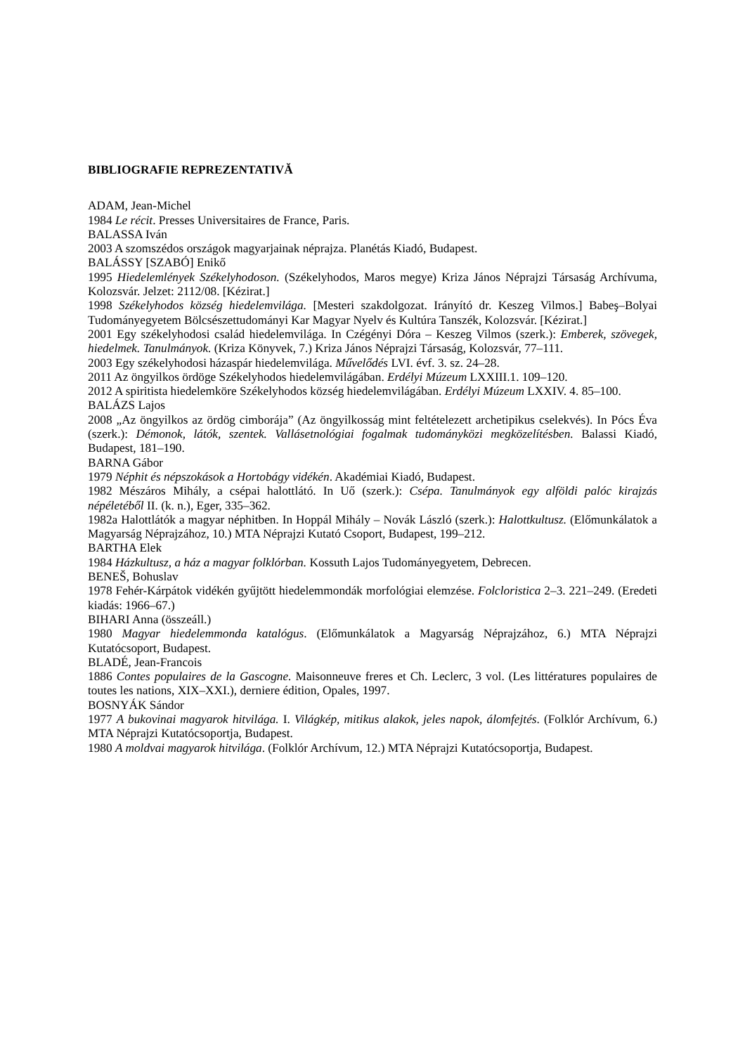BIBLIOGRAFIE REPREZENTATIVĂ
ADAM, Jean-Michel
1984 Le récit. Presses Universitaires de France, Paris.
BALASSA Iván
2003 A szomszédos országok magyarjainak néprajza. Planétás Kiadó, Budapest.
BALÁSSY [SZABÓ] Enikő
1995 Hiedelemlények Székelyhodoson. (Székelyhodos, Maros megye) Kriza János Néprajzi Társaság Archívuma, Kolozsvár. Jelzet: 2112/08. [Kézirat.]
1998 Székelyhodos község hiedelemvilága. [Mesteri szakdolgozat. Irányító dr. Keszeg Vilmos.] Babeş–Bolyai Tudományegyetem Bölcsészettudományi Kar Magyar Nyelv és Kultúra Tanszék, Kolozsvár. [Kézirat.]
2001 Egy székelyhodosi család hiedelemvilága. In Czégényi Dóra – Keszeg Vilmos (szerk.): Emberek, szövegek, hiedelmek. Tanulmányok. (Kriza Könyvek, 7.) Kriza János Néprajzi Társaság, Kolozsvár, 77–111.
2003 Egy székelyhodosi házaspár hiedelemvilága. Művelődés LVI. évf. 3. sz. 24–28.
2011 Az öngyilkos ördöge Székelyhodos hiedelemvilágában. Erdélyi Múzeum LXXIII.1. 109–120.
2012 A spiritista hiedelemköre Székelyhodos község hiedelemvilágában. Erdélyi Múzeum LXXIV. 4. 85–100.
BALÁZS Lajos
2008 „Az öngyilkos az ördög cimborája” (Az öngyilkosság mint feltételezett archetipikus cselekvés). In Pócs Éva (szerk.): Démonok, látók, szentek. Vallásetnológiai fogalmak tudományközi megközelítésben. Balassi Kiadó, Budapest, 181–190.
BARNA Gábor
1979 Néphit és népszokások a Hortobágy vidékén. Akadémiai Kiadó, Budapest.
1982 Mészáros Mihály, a csépai halottlátó. In Uő (szerk.): Csépa. Tanulmányok egy alföldi palóc kirajzás népéletéből II. (k. n.), Eger, 335–362.
1982a Halottlátók a magyar néphitben. In Hoppál Mihály – Novák László (szerk.): Halottkultusz. (Előmunkálatok a Magyarság Néprajzához, 10.) MTA Néprajzi Kutató Csoport, Budapest, 199–212.
BARTHA Elek
1984 Házkultusz, a ház a magyar folklórban. Kossuth Lajos Tudományegyetem, Debrecen.
BENEŠ, Bohuslav
1978 Fehér-Kárpátok vidékén gyűjtött hiedelemmondák morfológiai elemzése. Folcloristica 2–3. 221–249. (Eredeti kiadás: 1966–67.)
BIHARI Anna (összeáll.)
1980 Magyar hiedelemmonda katalógus. (Előmunkálatok a Magyarság Néprajzához, 6.) MTA Néprajzi Kutatócsoport, Budapest.
BLADÉ, Jean-Francois
1886 Contes populaires de la Gascogne. Maisonneuve freres et Ch. Leclerc, 3 vol. (Les littératures populaires de toutes les nations, XIX–XXI.), derniere édition, Opales, 1997.
BOSNYÁK Sándor
1977 A bukovinai magyarok hitvilága. I. Világkép, mitikus alakok, jeles napok, álomfejtés. (Folklór Archívum, 6.) MTA Néprajzi Kutatócsoportja, Budapest.
1980 A moldvai magyarok hitvilága. (Folklór Archívum, 12.) MTA Néprajzi Kutatócsoportja, Budapest.